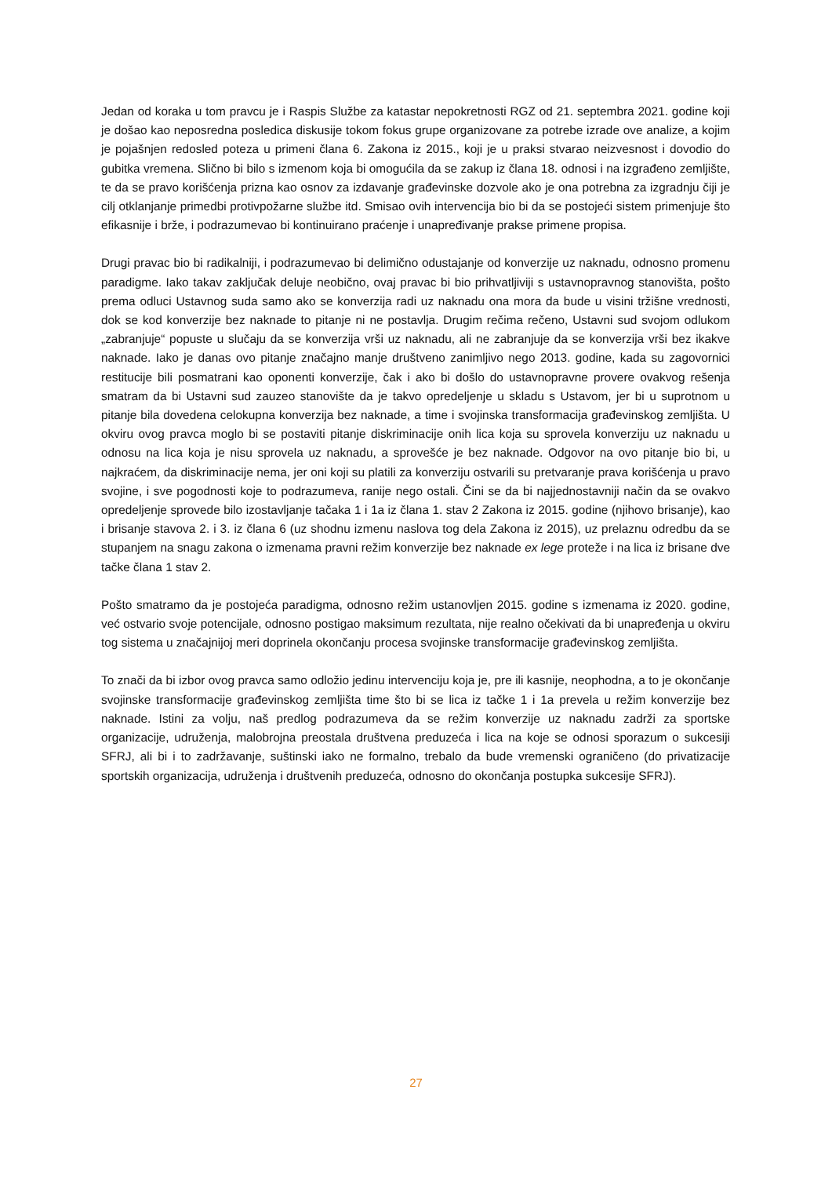Jedan od koraka u tom pravcu je i Raspis Službe za katastar nepokretnosti RGZ od 21. septembra 2021. godine koji je došao kao neposredna posledica diskusije tokom fokus grupe organizovane za potrebe izrade ove analize, a kojim je pojašnjen redosled poteza u primeni člana 6. Zakona iz 2015., koji je u praksi stvarao neizvesnost i dovodio do gubitka vremena. Slično bi bilo s izmenom koja bi omogućila da se zakup iz člana 18. odnosi i na izgrađeno zemljište, te da se pravo korišćenja prizna kao osnov za izdavanje građevinske dozvole ako je ona potrebna za izgradnju čiji je cilj otklanjanje primedbi protivpožarne službe itd. Smisao ovih intervencija bio bi da se postojeći sistem primenjuje što efikasnije i brže, i podrazumevao bi kontinuirano praćenje i unapređivanje prakse primene propisa.
Drugi pravac bio bi radikalniji, i podrazumevao bi delimično odustajanje od konverzije uz naknadu, odnosno promenu paradigme. Iako takav zaključak deluje neobično, ovaj pravac bi bio prihvatljiviji s ustavnopravnog stanovišta, pošto prema odluci Ustavnog suda samo ako se konverzija radi uz naknadu ona mora da bude u visini tržišne vrednosti, dok se kod konverzije bez naknade to pitanje ni ne postavlja. Drugim rečima rečeno, Ustavni sud svojom odlukom „zabranjuje“ popuste u slučaju da se konverzija vrši uz naknadu, ali ne zabranjuje da se konverzija vrši bez ikakve naknade. Iako je danas ovo pitanje značajno manje društveno zanimljivo nego 2013. godine, kada su zagovornici restitucije bili posmatrani kao oponenti konverzije, čak i ako bi došlo do ustavnopravne provere ovakvog rešenja smatram da bi Ustavni sud zauzeo stanovište da je takvo opredeljenje u skladu s Ustavom, jer bi u suprotnom u pitanje bila dovedena celokupna konverzija bez naknade, a time i svojinska transformacija građevinskog zemljišta. U okviru ovog pravca moglo bi se postaviti pitanje diskriminacije onih lica koja su sprovela konverziju uz naknadu u odnosu na lica koja je nisu sprovela uz naknadu, a sprovešće je bez naknade. Odgovor na ovo pitanje bio bi, u najkraćem, da diskriminacije nema, jer oni koji su platili za konverziju ostvarili su pretvaranje prava korišćenja u pravo svojine, i sve pogodnosti koje to podrazumeva, ranije nego ostali. Čini se da bi najjednostavniji način da se ovakvo opredeljenje sprovede bilo izostavljanje tačaka 1 i 1a iz člana 1. stav 2 Zakona iz 2015. godine (njihovo brisanje), kao i brisanje stavova 2. i 3. iz člana 6 (uz shodnu izmenu naslova tog dela Zakona iz 2015), uz prelaznu odredbu da se stupanjem na snagu zakona o izmenama pravni režim konverzije bez naknade ex lege proteže i na lica iz brisane dve tačke člana 1 stav 2.
Pošto smatramo da je postojeća paradigma, odnosno režim ustanovljen 2015. godine s izmenama iz 2020. godine, već ostvario svoje potencijale, odnosno postigao maksimum rezultata, nije realno očekivati da bi unapređenja u okviru tog sistema u značajnijoj meri doprinela okončanju procesa svojinske transformacije građevinskog zemljišta.
To znači da bi izbor ovog pravca samo odložio jedinu intervenciju koja je, pre ili kasnije, neophodna, a to je okončanje svojinske transformacije građevinskog zemljišta time što bi se lica iz tačke 1 i 1a prevela u režim konverzije bez naknade. Istini za volju, naš predlog podrazumeva da se režim konverzije uz naknadu zadrži za sportske organizacije, udruženja, malobrojna preostala društvena preduzeća i lica na koje se odnosi sporazum o sukcesiji SFRJ, ali bi i to zadržavanje, suštinski iako ne formalno, trebalo da bude vremenski ograničeno (do privatizacije sportskih organizacija, udruženja i društvenih preduzeća, odnosno do okončanja postupka sukcesije SFRJ).
27